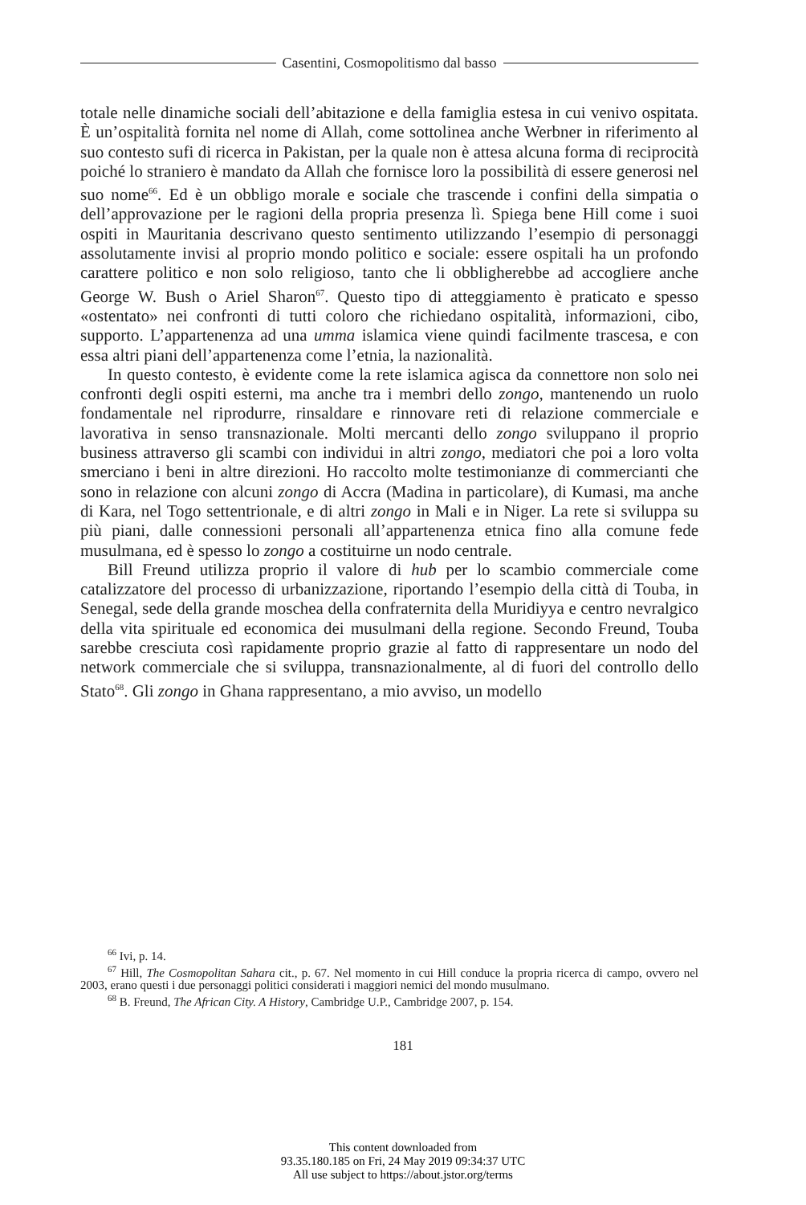Casentini, Cosmopolitismo dal basso
totale nelle dinamiche sociali dell’abitazione e della famiglia estesa in cui venivo ospitata. È un’ospitalità fornita nel nome di Allah, come sottolinea anche Werbner in riferimento al suo contesto sufi di ricerca in Pakistan, per la quale non è attesa alcuna forma di reciprocità poiché lo straniero è mandato da Allah che fornisce loro la possibilità di essere generosi nel suo nome<sup>66</sup>. Ed è un obbligo morale e sociale che trascende i confini della simpatia o dell’approvazione per le ragioni della propria presenza lì. Spiega bene Hill come i suoi ospiti in Mauritania descrivano questo sentimento utilizzando l’esempio di personaggi assolutamente invisi al proprio mondo politico e sociale: essere ospitali ha un profondo carattere politico e non solo religioso, tanto che li obbligherebbe ad accogliere anche George W. Bush o Ariel Sharon<sup>67</sup>. Questo tipo di atteggiamento è praticato e spesso «ostentato» nei confronti di tutti coloro che richiedano ospitalità, informazioni, cibo, supporto. L’appartenenza ad una umma islamica viene quindi facilmente trascesa, e con essa altri piani dell’appartenenza come l’etnia, la nazionalità.
In questo contesto, è evidente come la rete islamica agisca da connettore non solo nei confronti degli ospiti esterni, ma anche tra i membri dello zongo, mantenendo un ruolo fondamentale nel riprodurre, rinsaldare e rinnovare reti di relazione commerciale e lavorativa in senso transnazionale. Molti mercanti dello zongo sviluppano il proprio business attraverso gli scambi con individui in altri zongo, mediatori che poi a loro volta smerciano i beni in altre direzioni. Ho raccolto molte testimonianze di commercianti che sono in relazione con alcuni zongo di Accra (Madina in particolare), di Kumasi, ma anche di Kara, nel Togo settentrionale, e di altri zongo in Mali e in Niger. La rete si sviluppa su più piani, dalle connessioni personali all’appartenenza etnica fino alla comune fede musulmana, ed è spesso lo zongo a costituirne un nodo centrale.
Bill Freund utilizza proprio il valore di hub per lo scambio commerciale come catalizzatore del processo di urbanizzazione, riportando l’esempio della città di Touba, in Senegal, sede della grande moschea della confraternita della Muridiyya e centro nevralgico della vita spirituale ed economica dei musulmani della regione. Secondo Freund, Touba sarebbe cresciuta così rapidamente proprio grazie al fatto di rappresentare un nodo del network commerciale che si sviluppa, transnazionalmente, al di fuori del controllo dello Stato<sup>68</sup>. Gli zongo in Ghana rappresentano, a mio avviso, un modello
<sup>66</sup> Ivi, p. 14.
<sup>67</sup> Hill, The Cosmopolitan Sahara cit., p. 67. Nel momento in cui Hill conduce la propria ricerca di campo, ovvero nel 2003, erano questi i due personaggi politici considerati i maggiori nemici del mondo musulmano.
<sup>68</sup> B. Freund, The African City. A History, Cambridge U.P., Cambridge 2007, p. 154.
181
This content downloaded from
93.35.180.185 on Fri, 24 May 2019 09:34:37 UTC
All use subject to https://about.jstor.org/terms